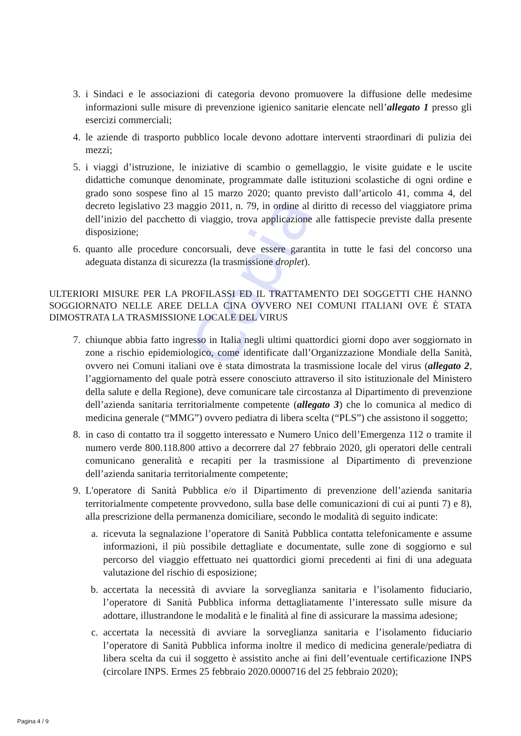Copia
3. i Sindaci e le associazioni di categoria devono promuovere la diffusione delle medesime informazioni sulle misure di prevenzione igienico sanitarie elencate nell’allegato 1 presso gli esercizi commerciali;
4. le aziende di trasporto pubblico locale devono adottare interventi straordinari di pulizia dei mezzi;
5. i viaggi d’istruzione, le iniziative di scambio o gemellaggio, le visite guidate e le uscite didattiche comunque denominate, programmate dalle istituzioni scolastiche di ogni ordine e grado sono sospese fino al 15 marzo 2020; quanto previsto dall’articolo 41, comma 4, del decreto legislativo 23 maggio 2011, n. 79, in ordine al diritto di recesso del viaggiatore prima dell’inizio del pacchetto di viaggio, trova applicazione alle fattispecie previste dalla presente disposizione;
6. quanto alle procedure concorsuali, deve essere garantita in tutte le fasi del concorso una adeguata distanza di sicurezza (la trasmissione droplet).
ULTERIORI MISURE PER LA PROFILASSI ED IL TRATTAMENTO DEI SOGGETTI CHE HANNO SOGGIORNATO NELLE AREE DELLA CINA OVVERO NEI COMUNI ITALIANI OVE È STATA DIMOSTRATA LA TRASMISSIONE LOCALE DEL VIRUS
7. chiunque abbia fatto ingresso in Italia negli ultimi quattordici giorni dopo aver soggiornato in zone a rischio epidemiologico, come identificate dall’Organizzazione Mondiale della Sanità, ovvero nei Comuni italiani ove è stata dimostrata la trasmissione locale del virus (allegato 2, l’aggiornamento del quale potrà essere conosciuto attraverso il sito istituzionale del Ministero della salute e della Regione), deve comunicare tale circostanza al Dipartimento di prevenzione dell’azienda sanitaria territorialmente competente (allegato 3) che lo comunica al medico di medicina generale (“MMG”) ovvero pediatra di libera scelta (“PLS”) che assistono il soggetto;
8. in caso di contatto tra il soggetto interessato e Numero Unico dell’Emergenza 112 o tramite il numero verde 800.118.800 attivo a decorrere dal 27 febbraio 2020, gli operatori delle centrali comunicano generalità e recapiti per la trasmissione al Dipartimento di prevenzione dell’azienda sanitaria territorialmente competente;
9. L'operatore di Sanità Pubblica e/o il Dipartimento di prevenzione dell’azienda sanitaria territorialmente competente provvedono, sulla base delle comunicazioni di cui ai punti 7) e 8), alla prescrizione della permanenza domiciliare, secondo le modalità di seguito indicate:
a. ricevuta la segnalazione l’operatore di Sanità Pubblica contatta telefonicamente e assume informazioni, il più possibile dettagliate e documentate, sulle zone di soggiorno e sul percorso del viaggio effettuato nei quattordici giorni precedenti ai fini di una adeguata valutazione del rischio di esposizione;
b. accertata la necessità di avviare la sorveglianza sanitaria e l’isolamento fiduciario, l’operatore di Sanità Pubblica informa dettagliatamente l’interessato sulle misure da adottare, illustrandone le modalità e le finalità al fine di assicurare la massima adesione;
c. accertata la necessità di avviare la sorveglianza sanitaria e l’isolamento fiduciario l’operatore di Sanità Pubblica informa inoltre il medico di medicina generale/pediatra di libera scelta da cui il soggetto è assistito anche ai fini dell’eventuale certificazione INPS (circolare INPS. Ermes 25 febbraio 2020.0000716 del 25 febbraio 2020);
Pagina 4 / 9